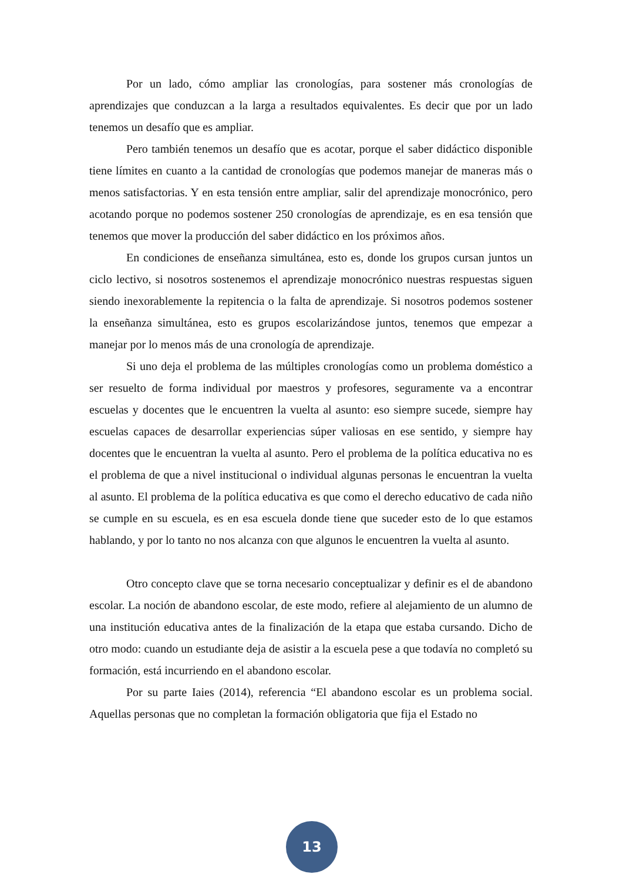Por un lado, cómo ampliar las cronologías, para sostener más cronologías de aprendizajes que conduzcan a la larga a resultados equivalentes. Es decir que por un lado tenemos un desafío que es ampliar.
Pero también tenemos un desafío que es acotar, porque el saber didáctico disponible tiene límites en cuanto a la cantidad de cronologías que podemos manejar de maneras más o menos satisfactorias. Y en esta tensión entre ampliar, salir del aprendizaje monocrónico, pero acotando porque no podemos sostener 250 cronologías de aprendizaje, es en esa tensión que tenemos que mover la producción del saber didáctico en los próximos años.
En condiciones de enseñanza simultánea, esto es, donde los grupos cursan juntos un ciclo lectivo, si nosotros sostenemos el aprendizaje monocrónico nuestras respuestas siguen siendo inexorablemente la repitencia o la falta de aprendizaje. Si nosotros podemos sostener la enseñanza simultánea, esto es grupos escolarizándose juntos, tenemos que empezar a manejar por lo menos más de una cronología de aprendizaje.
Si uno deja el problema de las múltiples cronologías como un problema doméstico a ser resuelto de forma individual por maestros y profesores, seguramente va a encontrar escuelas y docentes que le encuentren la vuelta al asunto: eso siempre sucede, siempre hay escuelas capaces de desarrollar experiencias súper valiosas en ese sentido, y siempre hay docentes que le encuentran la vuelta al asunto. Pero el problema de la política educativa no es el problema de que a nivel institucional o individual algunas personas le encuentran la vuelta al asunto. El problema de la política educativa es que como el derecho educativo de cada niño se cumple en su escuela, es en esa escuela donde tiene que suceder esto de lo que estamos hablando, y por lo tanto no nos alcanza con que algunos le encuentren la vuelta al asunto.
Otro concepto clave que se torna necesario conceptualizar y definir es el de abandono escolar. La noción de abandono escolar, de este modo, refiere al alejamiento de un alumno de una institución educativa antes de la finalización de la etapa que estaba cursando. Dicho de otro modo: cuando un estudiante deja de asistir a la escuela pese a que todavía no completó su formación, está incurriendo en el abandono escolar.
Por su parte Iaies (2014), referencia “El abandono escolar es un problema social. Aquellas personas que no completan la formación obligatoria que fija el Estado no
13